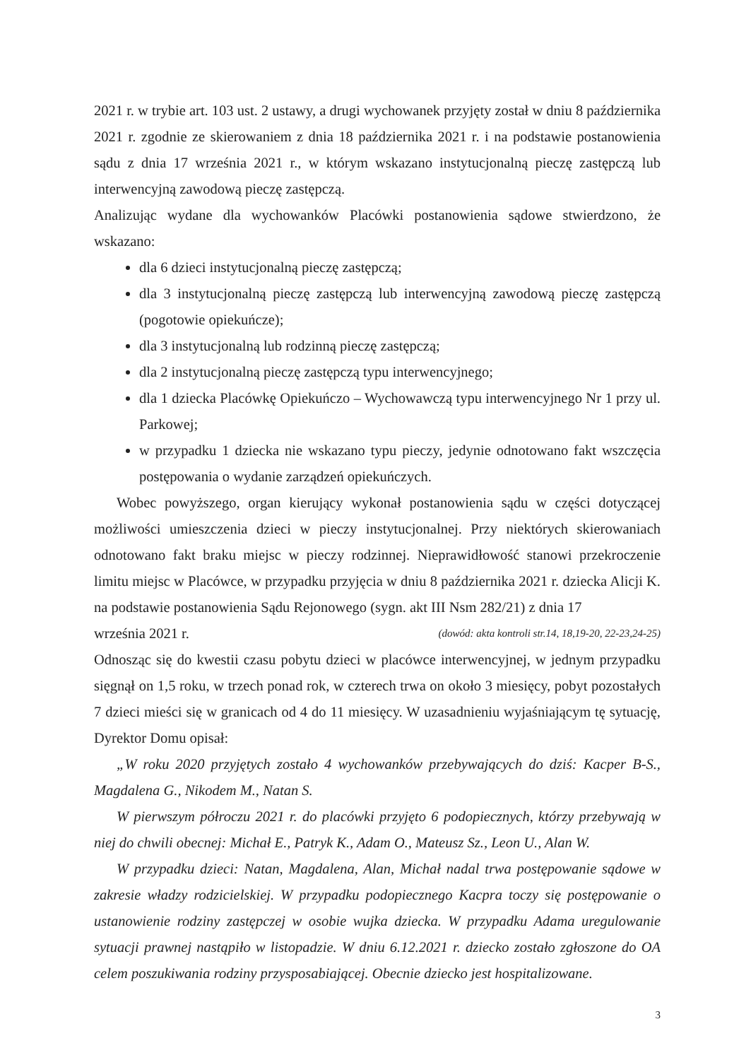2021 r. w trybie art. 103 ust. 2 ustawy, a drugi wychowanek przyjęty został w dniu 8 października 2021 r. zgodnie ze skierowaniem z dnia 18 października 2021 r. i na podstawie postanowienia sądu z dnia 17 września 2021 r., w którym wskazano instytucjonalną pieczę zastępczą lub interwencyjną zawodową pieczę zastępczą.
Analizując wydane dla wychowanków Placówki postanowienia sądowe stwierdzono, że wskazano:
dla 6 dzieci instytucjonalną pieczę zastępczą;
dla 3 instytucjonalną pieczę zastępczą lub interwencyjną zawodową pieczę zastępczą (pogotowie opiekuńcze);
dla 3 instytucjonalną lub rodzinną pieczę zastępczą;
dla 2 instytucjonalną pieczę zastępczą typu interwencyjnego;
dla 1 dziecka Placówkę Opiekuńczo – Wychowawczą typu interwencyjnego Nr 1 przy ul. Parkowej;
w przypadku 1 dziecka nie wskazano typu pieczy, jedynie odnotowano fakt wszczęcia postępowania o wydanie zarządzeń opiekuńczych.
Wobec powyższego, organ kierujący wykonał postanowienia sądu w części dotyczącej możliwości umieszczenia dzieci w pieczy instytucjonalnej. Przy niektórych skierowaniach odnotowano fakt braku miejsc w pieczy rodzinnej. Nieprawidłowość stanowi przekroczenie limitu miejsc w Placówce, w przypadku przyjęcia w dniu 8 października 2021 r. dziecka Alicji K. na podstawie postanowienia Sądu Rejonowego (sygn. akt III Nsm 282/21) z dnia 17
września 2021 r. (dowód: akta kontroli str.14, 18,19-20, 22-23,24-25)
Odnosząc się do kwestii czasu pobytu dzieci w placówce interwencyjnej, w jednym przypadku sięgnął on 1,5 roku, w trzech ponad rok, w czterech trwa on około 3 miesięcy, pobyt pozostałych 7 dzieci mieści się w granicach od 4 do 11 miesięcy. W uzasadnieniu wyjaśniającym tę sytuację, Dyrektor Domu opisał:
„W roku 2020 przyjętych zostało 4 wychowanków przebywających do dziś: Kacper B-S., Magdalena G., Nikodem M., Natan S.
W pierwszym półroczu 2021 r. do placówki przyjęto 6 podopiecznych, którzy przebywają w niej do chwili obecnej: Michał E., Patryk K., Adam O., Mateusz Sz., Leon U., Alan W.
W przypadku dzieci: Natan, Magdalena, Alan, Michał nadal trwa postępowanie sądowe w zakresie władzy rodzicielskiej. W przypadku podopiecznego Kacpra toczy się postępowanie o ustanowienie rodziny zastępczej w osobie wujka dziecka. W przypadku Adama uregulowanie sytuacji prawnej nastąpiło w listopadzie. W dniu 6.12.2021 r. dziecko zostało zgłoszone do OA celem poszukiwania rodziny przysposabiającej. Obecnie dziecko jest hospitalizowane.
3